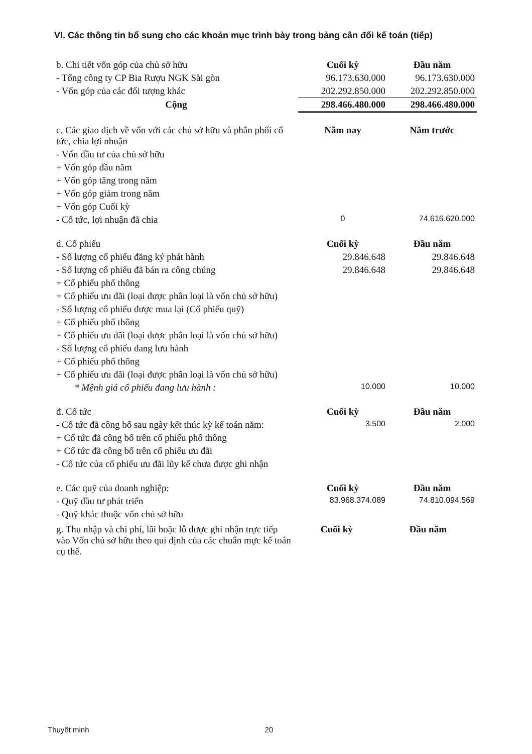VI. Các thông tin bổ sung cho các khoản mục trình bày trong bảng cân đối kế toán (tiếp)
| b. Chi tiết vốn góp của chủ sở hữu | Cuối kỳ | Đầu năm |
| - Tổng công ty CP Bia Rượu NGK Sài gòn | 96.173.630.000 | 96.173.630.000 |
| - Vốn góp của các đối tượng khác | 202.292.850.000 | 202.292.850.000 |
| Cộng | 298.466.480.000 | 298.466.480.000 |
| c. Các giao dịch về vốn với các chủ sở hữu và phân phối cổ tức, chia lợi nhuận | Năm nay | Năm trước |
| - Vốn đầu tư của chủ sở hữu | | |
| + Vốn góp đầu năm | | |
| + Vốn góp tăng trong năm | | |
| + Vốn góp giảm trong năm | | |
| + Vốn góp Cuối kỳ | | |
| - Cổ tức, lợi nhuận đã chia | 0 | 74.616.620.000 |
| d. Cổ phiếu | Cuối kỳ | Đầu năm |
| - Số lượng cổ phiếu đăng ký phát hành | 29.846.648 | 29.846.648 |
| - Số lượng cổ phiếu đã bán ra công chúng | 29.846.648 | 29.846.648 |
| + Cổ phiếu phổ thông | | |
| + Cổ phiếu ưu đãi (loại được phân loại là vốn chủ sở hữu) | | |
| - Số lượng cổ phiếu được mua lại (Cổ phiếu quỹ) | | |
| + Cổ phiếu phổ thông | | |
| + Cổ phiếu ưu đãi (loại được phân loại là vốn chủ sở hữu) | | |
| - Số lượng cổ phiếu đang lưu hành | | |
| + Cổ phiếu phổ thông | | |
| + Cổ phiếu ưu đãi (loại được phân loại là vốn chủ sở hữu) | | |
| * Mệnh giá cổ phiếu đang lưu hành : | 10.000 | 10.000 |
| đ. Cổ tức | Cuối kỳ | Đầu năm |
| - Cổ tức đã công bố sau ngày kết thúc kỳ kế toán năm: | 3.500 | 2.000 |
| + Cổ tức đã công bố trên cổ phiếu phổ thông | | |
| + Cổ tức đã công bố trên cổ phiếu ưu đãi | | |
| - Cổ tức của cổ phiếu ưu đãi lũy kế chưa được ghi nhận | | |
| e. Các quỹ của doanh nghiệp: | Cuối kỳ | Đầu năm |
| - Quỹ đầu tư phát triển | 83.968.374.089 | 74.810.094.569 |
| - Quỹ khác thuộc vốn chủ sở hữu | | |
| g. Thu nhập và chi phí, lãi hoặc lỗ được ghi nhận trực tiếp vào Vốn chủ sở hữu theo qui định của các chuẩn mực kế toán cụ thể. | Cuối kỳ | Đầu năm |
Thuyết minh 20